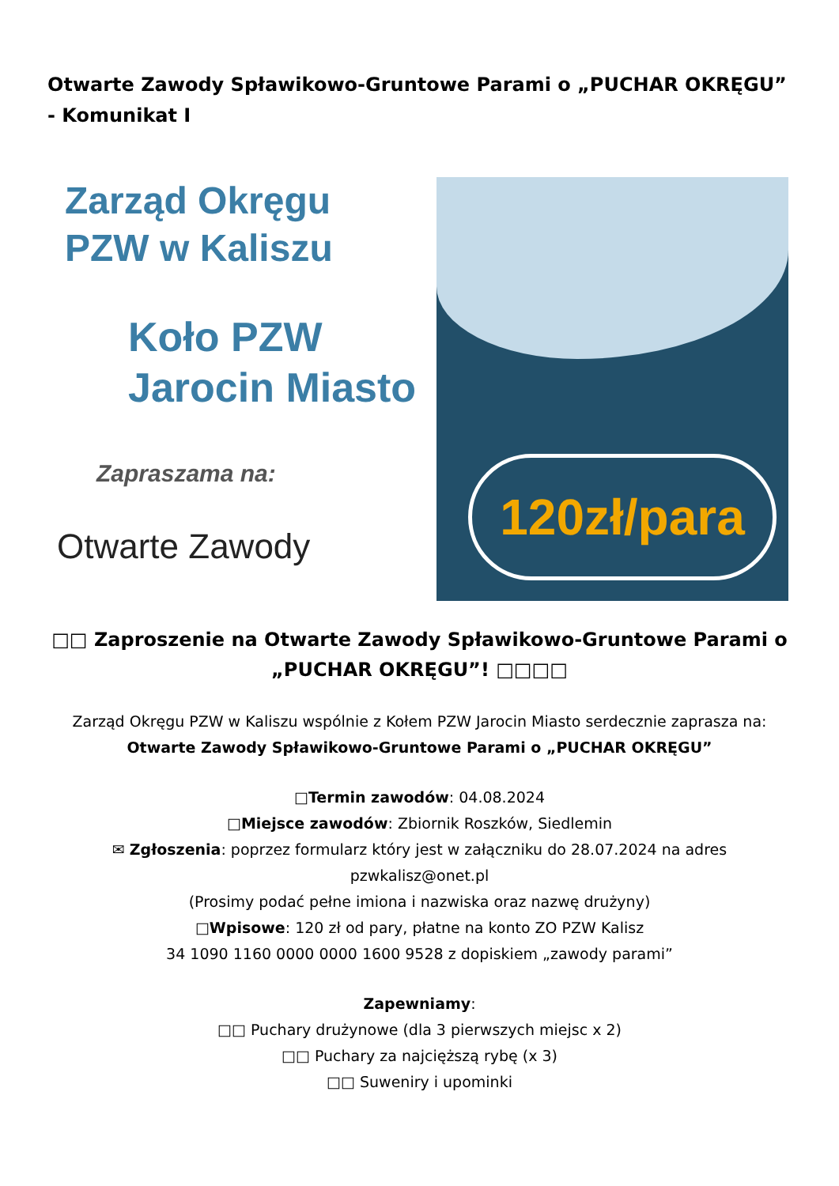Otwarte Zawody Spławikowo-Gruntowe Parami o „PUCHAR OKRĘGU” - Komunikat I
Zarząd Okręgu
PZW w Kaliszu
Koło PZW
Jarocin Miasto
Zapraszama na:
Otwarte Zawody
120zł/para
□□ Zaproszenie na Otwarte Zawody Spławikowo-Gruntowe Parami o „PUCHAR OKRĘGU”! □□□□
Zarząd Okręgu PZW w Kaliszu wspólnie z Kołem PZW Jarocin Miasto serdecznie zaprasza na: Otwarte Zawody Spławikowo-Gruntowe Parami o „PUCHAR OKRĘGU”
□Termin zawodów: 04.08.2024
□Miejsce zawodów: Zbiornik Roszków, Siedlemin
✉ Zgłoszenia: poprzez formularz który jest w załączniku do 28.07.2024 na adres pzwkalisz@onet.pl
(Prosimy podać pełne imiona i nazwiska oraz nazwę drużyny)
□Wpisowe: 120 zł od pary, płatne na konto ZO PZW Kalisz
34 1090 1160 0000 0000 1600 9528 z dopiskiem „zawody parami”
Zapewniamy:
□□ Puchary drużynowe (dla 3 pierwszych miejsc x 2)
□□ Puchary za najcięższą rybę (x 3)
□□ Suweniry i upominki